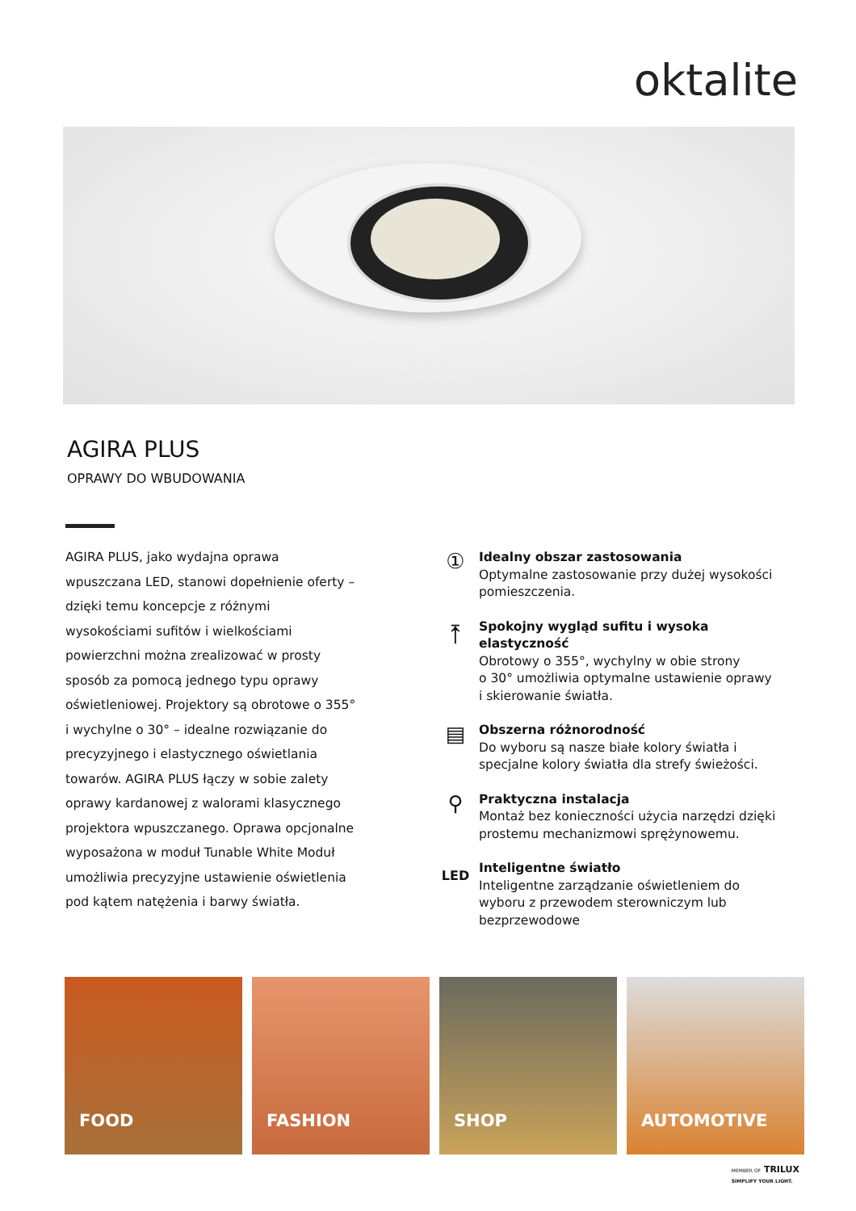oktalite
AGIRA PLUS
OPRAWY DO WBUDOWANIA
AGIRA PLUS, jako wydajna oprawa wpuszczana LED, stanowi dopełnienie oferty – dzięki temu koncepcje z różnymi wysokościami sufitów i wielkościami powierzchni można zrealizować w prosty sposób za pomocą jednego typu oprawy oświetleniowej. Projektory są obrotowe o 355° i wychylne o 30° – idealne rozwiązanie do precyzyjnego i elastycznego oświetlania towarów. AGIRA PLUS łączy w sobie zalety oprawy kardanowej z walorami klasycznego projektora wpuszczanego. Oprawa opcjonalne wyposażona w moduł Tunable White Moduł umożliwia precyzyjne ustawienie oświetlenia pod kątem natężenia i barwy światła.
①
Idealny obszar zastosowania
Optymalne zastosowanie przy dużej wysokości pomieszczenia.
⤒
Spokojny wygląd sufitu i wysoka elastyczność
Obrotowy o 355°, wychylny w obie strony
o 30° umożliwia optymalne ustawienie oprawy
i skierowanie światła.
▤
Obszerna różnorodność
Do wyboru są nasze białe kolory światła i specjalne kolory światła dla strefy świeżości.
⚲
Praktyczna instalacja
Montaż bez konieczności użycia narzędzi dzięki prostemu mechanizmowi sprężynowemu.
LED
Inteligentne światło
Inteligentne zarządzanie oświetleniem do wyboru z przewodem sterowniczym lub bezprzewodowe
FOOD
FASHION
SHOP
AUTOMOTIVE
MEMBER OF TRILUX
SIMPLIFY YOUR LIGHT.